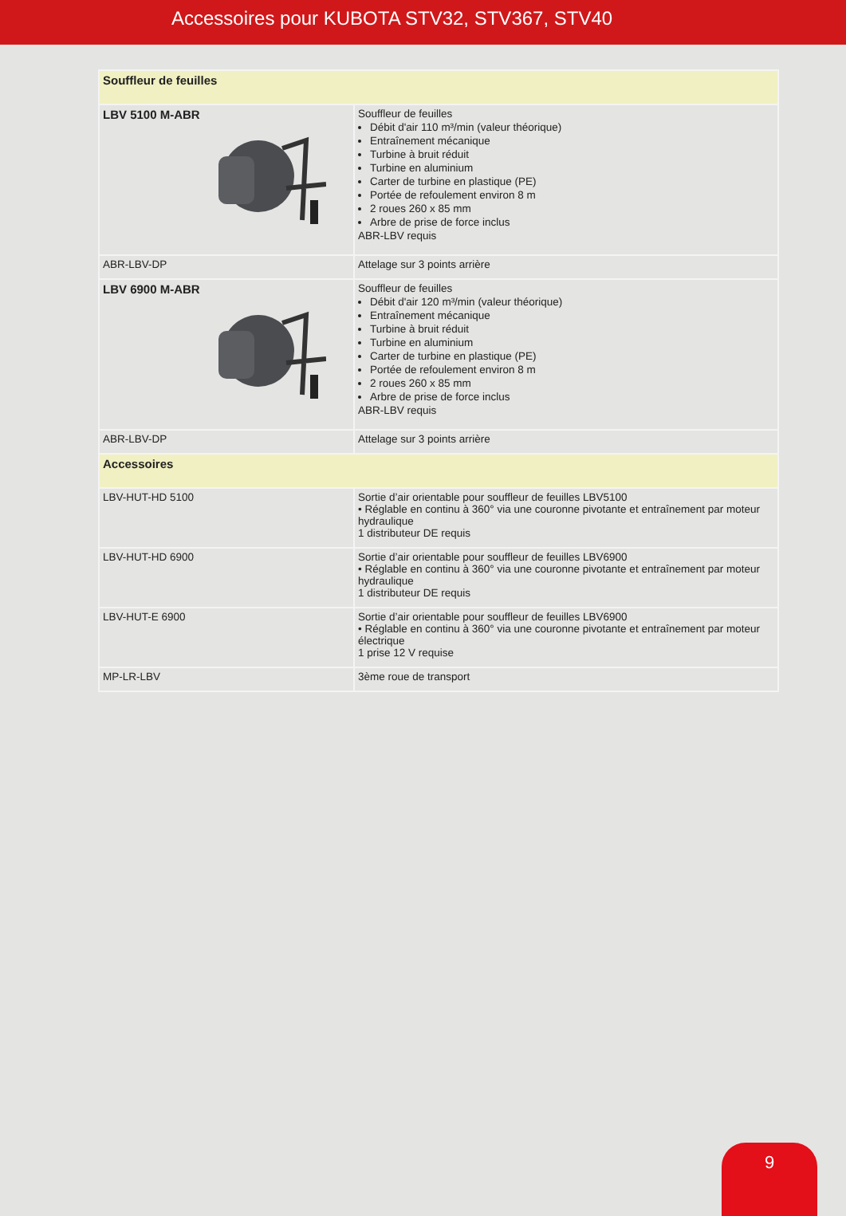Accessoires pour KUBOTA STV32, STV367, STV40
| Souffleur de feuilles | |
| LBV 5100 M-ABR | Souffleur de feuilles Débit d'air 110 m³/min (valeur théorique) Entraînement mécanique Turbine à bruit réduit Turbine en aluminium Carter de turbine en plastique (PE) Portée de refoulement environ 8 m 2 roues 260 x 85 mm Arbre de prise de force inclus ABR-LBV requis |
| ABR-LBV-DP | Attelage sur 3 points arrière |
| LBV 6900 M-ABR | Souffleur de feuilles Débit d'air 120 m³/min (valeur théorique) Entraînement mécanique Turbine à bruit réduit Turbine en aluminium Carter de turbine en plastique (PE) Portée de refoulement environ 8 m 2 roues 260 x 85 mm Arbre de prise de force inclus ABR-LBV requis |
| ABR-LBV-DP | Attelage sur 3 points arrière |
| Accessoires | |
| LBV-HUT-HD 5100 | Sortie d’air orientable pour souffleur de feuilles LBV5100 • Réglable en continu à 360° via une couronne pivotante et entraînement par moteur hydraulique 1 distributeur DE requis |
| LBV-HUT-HD 6900 | Sortie d’air orientable pour souffleur de feuilles LBV6900 • Réglable en continu à 360° via une couronne pivotante et entraînement par moteur hydraulique 1 distributeur DE requis |
| LBV-HUT-E 6900 | Sortie d’air orientable pour souffleur de feuilles LBV6900 • Réglable en continu à 360° via une couronne pivotante et entraînement par moteur électrique 1 prise 12 V requise |
| MP-LR-LBV | 3ème roue de transport |
9